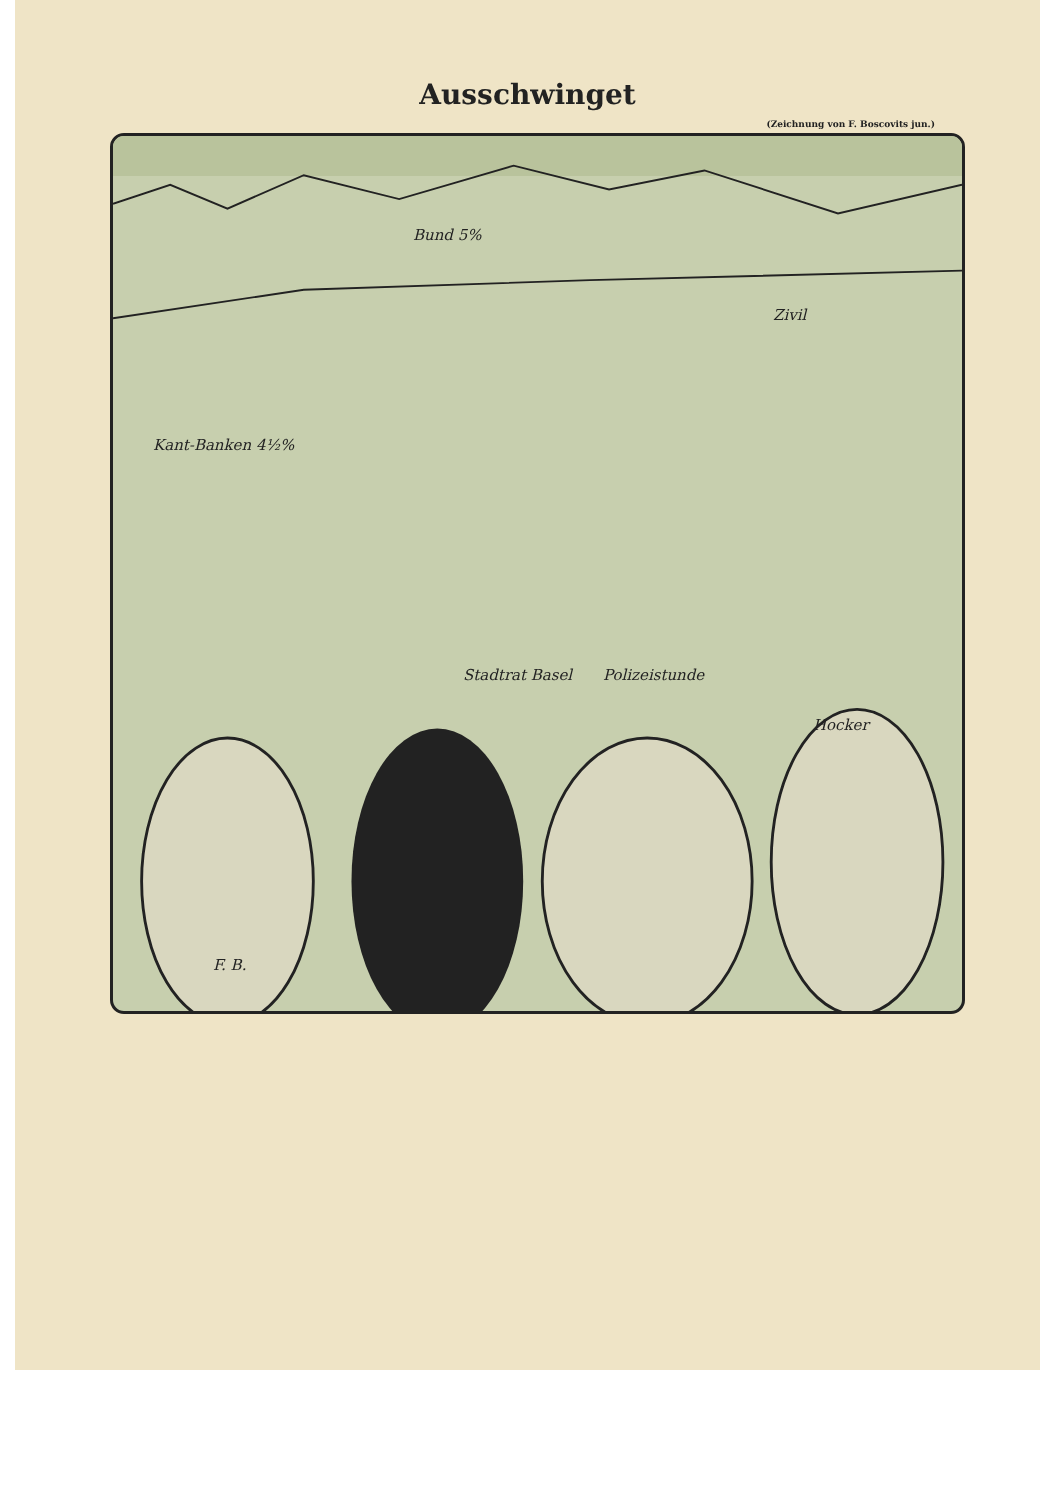Ausschwinget
(Zeichnung von F. Boscovits jun.)
Bund 5%
Zivil
Kant-Banken 4½%
Stadtrat Basel Polizeistunde
Hocker
F. B.